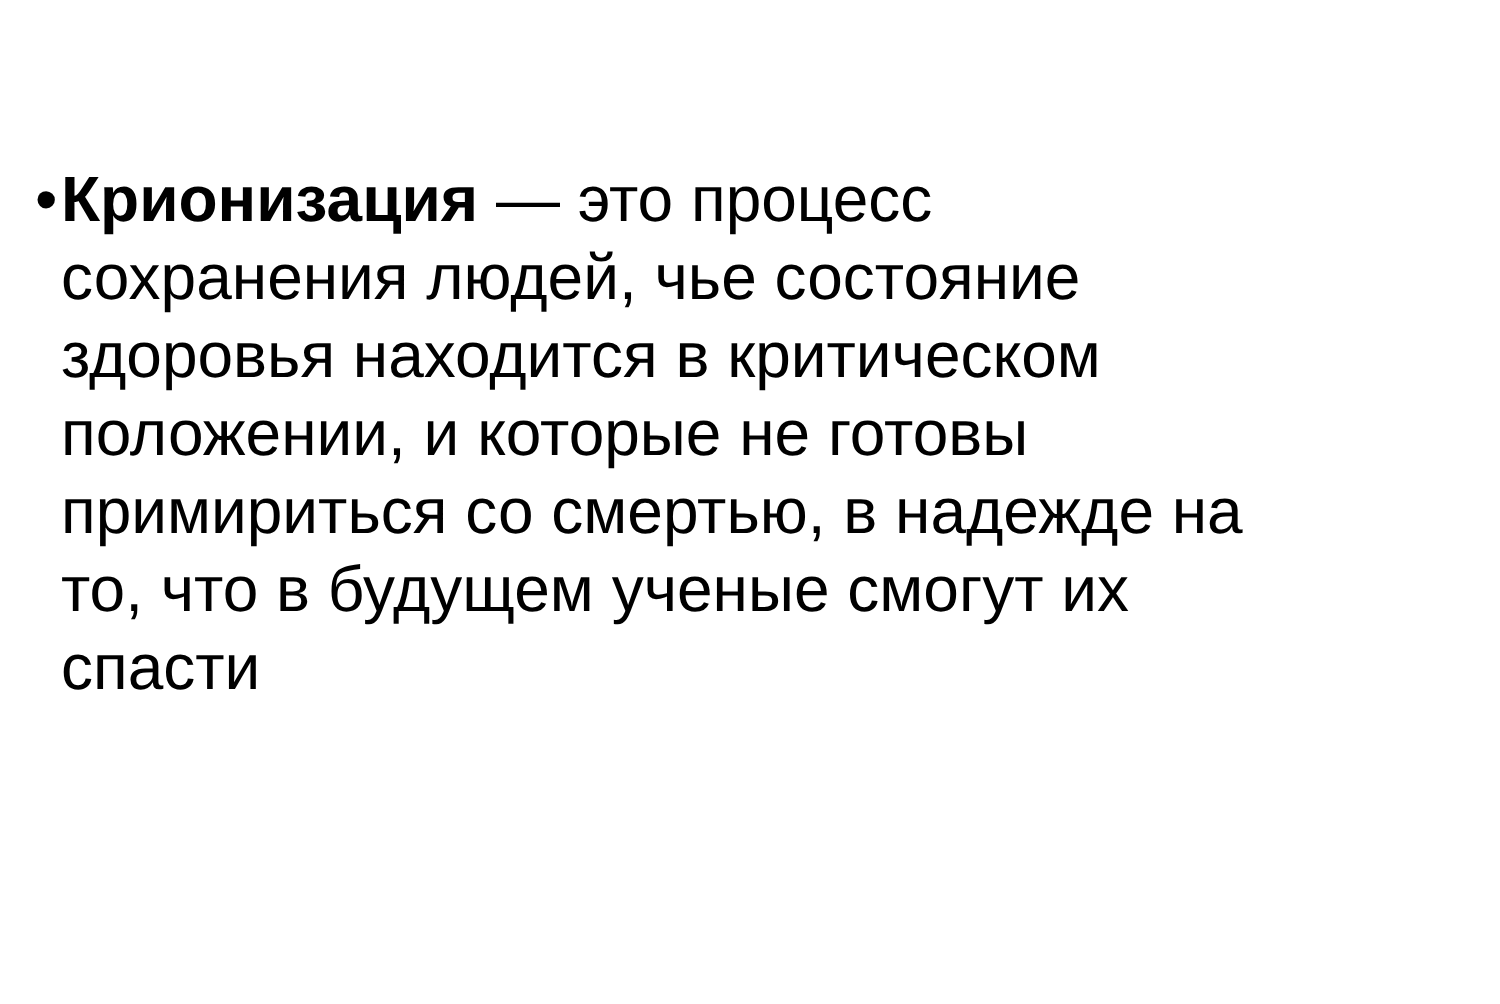• Крионизация — это процесс
сохранения людей, чье состояние
здоровья находится в критическом
положении, и которые не готовы
примириться со смертью, в надежде на
то, что в будущем ученые смогут их
спасти